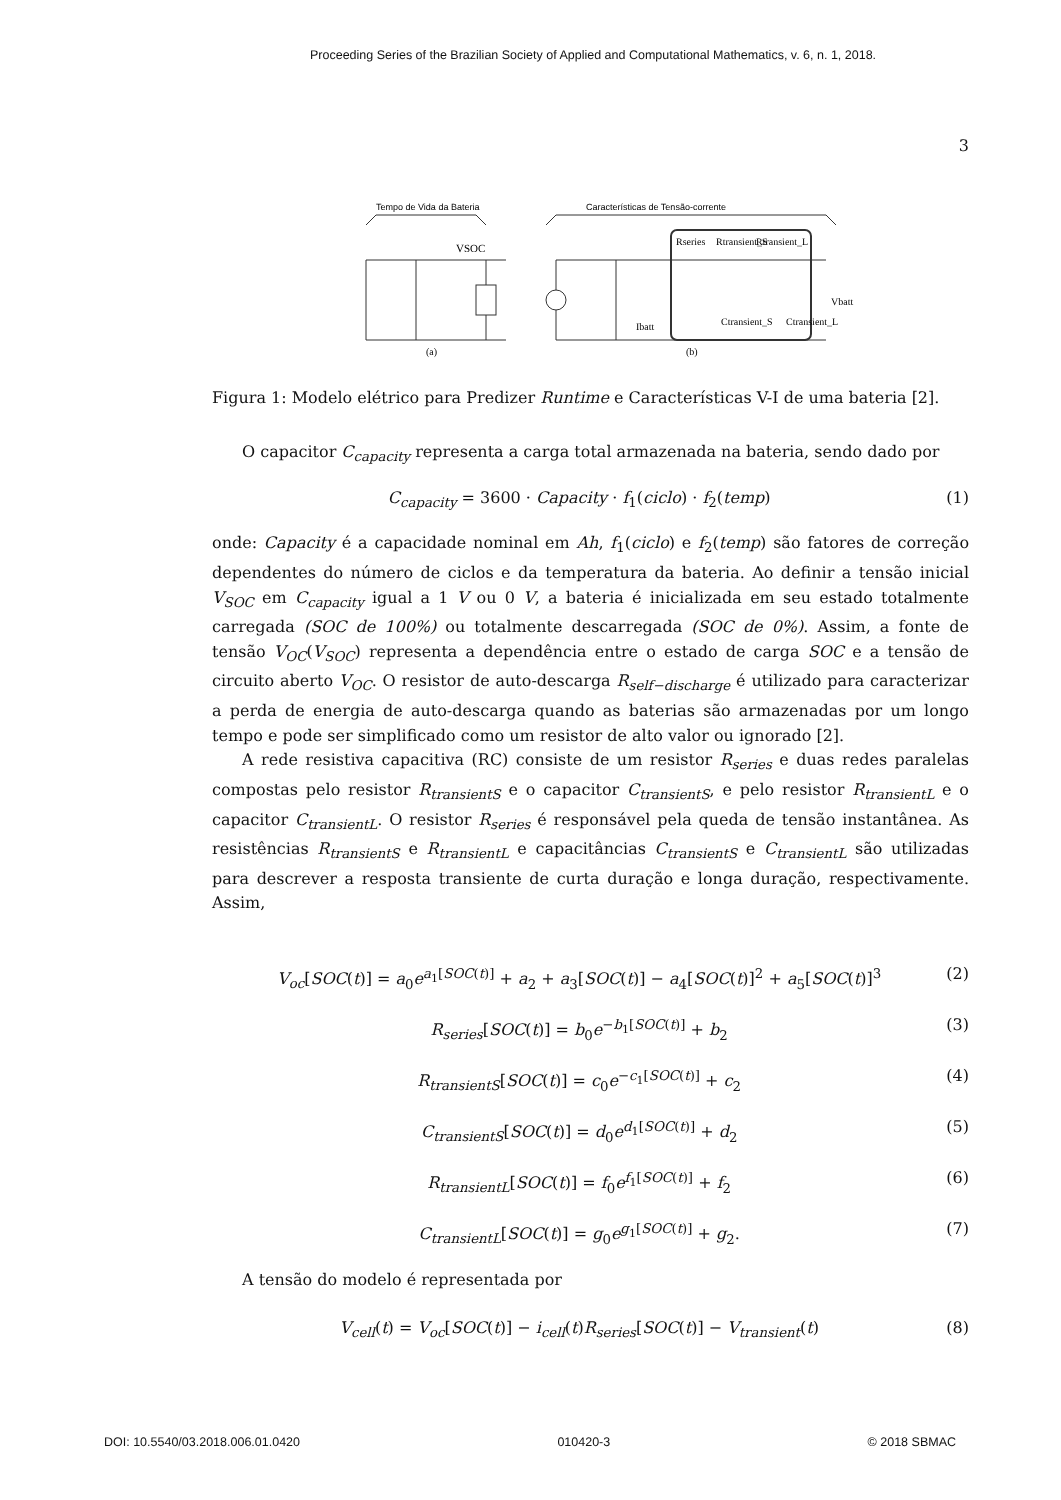Proceeding Series of the Brazilian Society of Applied and Computational Mathematics, v. 6, n. 1, 2018.
3
Tempo de Vida da Bateria
Características de Tensão-corrente
VSOC
Rseries
Rtransient_S
Rtransient_L
Ctransient_S
Ctransient_L
Vbatt
Ibatt
(a)
(b)
Figura 1: Modelo elétrico para Predizer Runtime e Características V-I de uma bateria [2].
O capacitor C<sub>capacity</sub> representa a carga total armazenada na bateria, sendo dado por
C<sub>capacity</sub> = 3600 · Capacity · f<sub>1</sub>(ciclo) · f<sub>2</sub>(temp) (1)
onde: Capacity é a capacidade nominal em Ah, f<sub>1</sub>(ciclo) e f<sub>2</sub>(temp) são fatores de correção dependentes do número de ciclos e da temperatura da bateria. Ao definir a tensão inicial V<sub>SOC</sub> em C<sub>capacity</sub> igual a 1 V ou 0 V, a bateria é inicializada em seu estado totalmente carregada (SOC de 100%) ou totalmente descarregada (SOC de 0%). Assim, a fonte de tensão V<sub>OC</sub>(V<sub>SOC</sub>) representa a dependência entre o estado de carga SOC e a tensão de circuito aberto V<sub>OC</sub>. O resistor de auto-descarga R<sub>self−discharge</sub> é utilizado para caracterizar a perda de energia de auto-descarga quando as baterias são armazenadas por um longo tempo e pode ser simplificado como um resistor de alto valor ou ignorado [2].
A rede resistiva capacitiva (RC) consiste de um resistor R<sub>series</sub> e duas redes paralelas compostas pelo resistor R<sub>transientS</sub> e o capacitor C<sub>transientS</sub>, e pelo resistor R<sub>transientL</sub> e o capacitor C<sub>transientL</sub>. O resistor R<sub>series</sub> é responsável pela queda de tensão instantânea. As resistências R<sub>transientS</sub> e R<sub>transientL</sub> e capacitâncias C<sub>transientS</sub> e C<sub>transientL</sub> são utilizadas para descrever a resposta transiente de curta duração e longa duração, respectivamente. Assim,
V<sub>oc</sub>[SOC(t)] = a<sub>0</sub>e<sup>a<sub>1</sub>[SOC(t)]</sup> + a<sub>2</sub> + a<sub>3</sub>[SOC(t)] − a<sub>4</sub>[SOC(t)]<sup>2</sup> + a<sub>5</sub>[SOC(t)]<sup>3</sup> (2)
R<sub>series</sub>[SOC(t)] = b<sub>0</sub>e<sup>−b<sub>1</sub>[SOC(t)]</sup> + b<sub>2</sub> (3)
R<sub>transientS</sub>[SOC(t)] = c<sub>0</sub>e<sup>−c<sub>1</sub>[SOC(t)]</sup> + c<sub>2</sub> (4)
C<sub>transientS</sub>[SOC(t)] = d<sub>0</sub>e<sup>d<sub>1</sub>[SOC(t)]</sup> + d<sub>2</sub> (5)
R<sub>transientL</sub>[SOC(t)] = f<sub>0</sub>e<sup>f<sub>1</sub>[SOC(t)]</sup> + f<sub>2</sub> (6)
C<sub>transientL</sub>[SOC(t)] = g<sub>0</sub>e<sup>g<sub>1</sub>[SOC(t)]</sup> + g<sub>2</sub>. (7)
A tensão do modelo é representada por
V<sub>cell</sub>(t) = V<sub>oc</sub>[SOC(t)] − i<sub>cell</sub>(t)R<sub>series</sub>[SOC(t)] − V<sub>transient</sub>(t) (8)
DOI: 10.5540/03.2018.006.01.0420 010420-3 © 2018 SBMAC